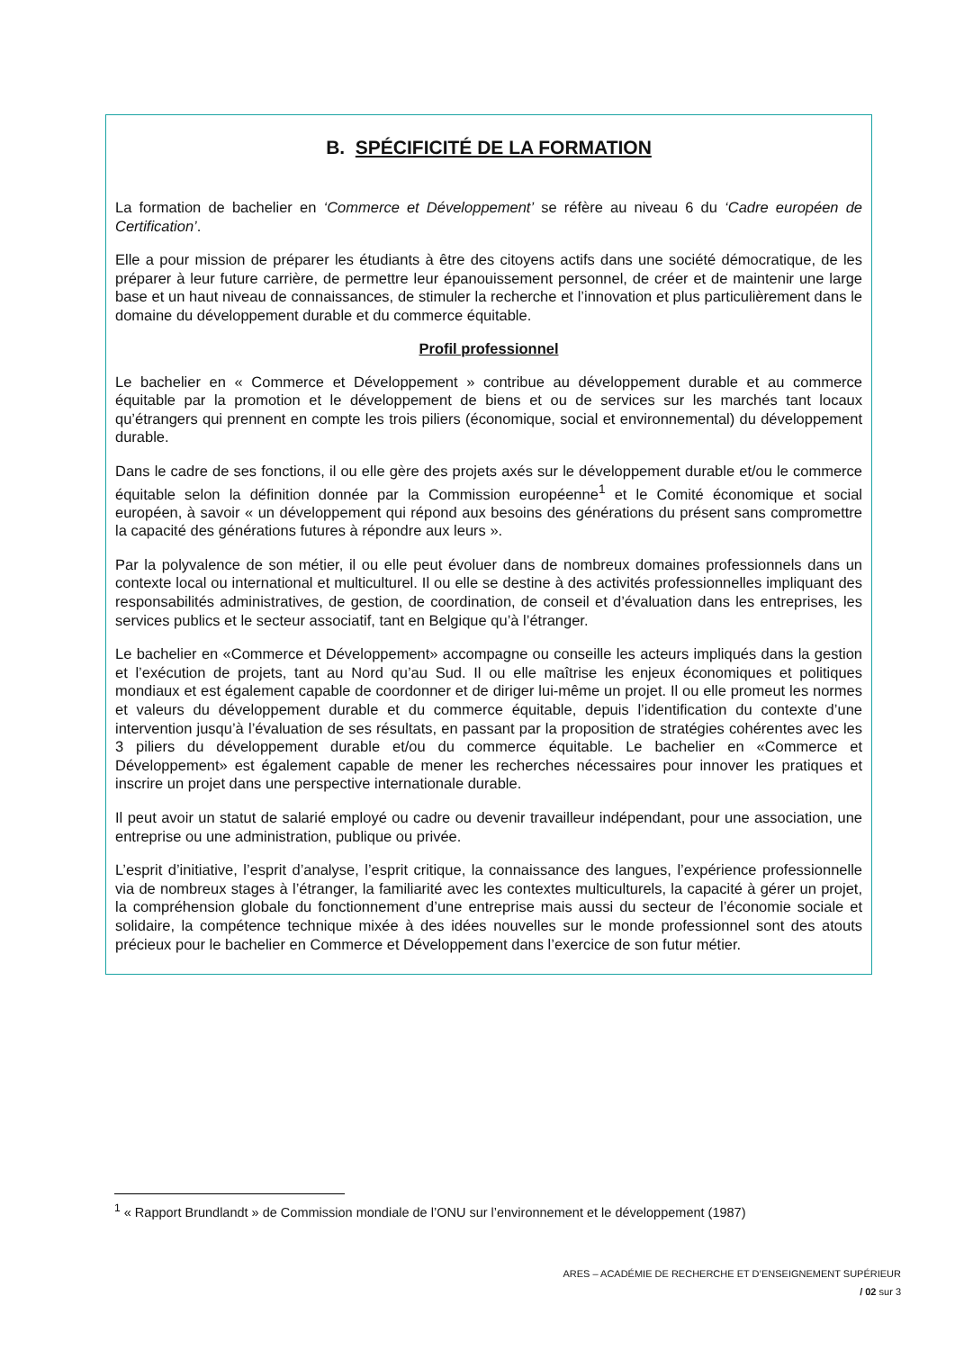B. SPÉCIFICITÉ DE LA FORMATION
La formation de bachelier en ‘Commerce et Développement’ se réfère au niveau 6 du ‘Cadre européen de Certification’.
Elle a pour mission de préparer les étudiants à être des citoyens actifs dans une société démocratique, de les préparer à leur future carrière, de permettre leur épanouissement personnel, de créer et de maintenir une large base et un haut niveau de connaissances, de stimuler la recherche et l’innovation et plus particulièrement dans le domaine du développement durable et du commerce équitable.
Profil professionnel
Le bachelier en « Commerce et Développement » contribue au développement durable et au commerce équitable par la promotion et le développement de biens et ou de services sur les marchés tant locaux qu’étrangers qui prennent en compte les trois piliers (économique, social et environnemental) du développement durable.
Dans le cadre de ses fonctions, il ou elle gère des projets axés sur le développement durable et/ou le commerce équitable selon la définition donnée par la Commission européenne<sup>1</sup> et le Comité économique et social européen, à savoir « un développement qui répond aux besoins des générations du présent sans compromettre la capacité des générations futures à répondre aux leurs ».
Par la polyvalence de son métier, il ou elle peut évoluer dans de nombreux domaines professionnels dans un contexte local ou international et multiculturel. Il ou elle se destine à des activités professionnelles impliquant des responsabilités administratives, de gestion, de coordination, de conseil et d’évaluation dans les entreprises, les services publics et le secteur associatif, tant en Belgique qu’à l’étranger.
Le bachelier en «Commerce et Développement» accompagne ou conseille les acteurs impliqués dans la gestion et l’exécution de projets, tant au Nord qu’au Sud. Il ou elle maîtrise les enjeux économiques et politiques mondiaux et est également capable de coordonner et de diriger lui-même un projet. Il ou elle promeut les normes et valeurs du développement durable et du commerce équitable, depuis l’identification du contexte d’une intervention jusqu’à l’évaluation de ses résultats, en passant par la proposition de stratégies cohérentes avec les 3 piliers du développement durable et/ou du commerce équitable. Le bachelier en «Commerce et Développement» est également capable de mener les recherches nécessaires pour innover les pratiques et inscrire un projet dans une perspective internationale durable.
Il peut avoir un statut de salarié employé ou cadre ou devenir travailleur indépendant, pour une association, une entreprise ou une administration, publique ou privée.
L’esprit d’initiative, l’esprit d’analyse, l’esprit critique, la connaissance des langues, l’expérience professionnelle via de nombreux stages à l’étranger, la familiarité avec les contextes multiculturels, la capacité à gérer un projet, la compréhension globale du fonctionnement d’une entreprise mais aussi du secteur de l’économie sociale et solidaire, la compétence technique mixée à des idées nouvelles sur le monde professionnel sont des atouts précieux pour le bachelier en Commerce et Développement dans l’exercice de son futur métier.
<sup>1</sup> « Rapport Brundlandt » de Commission mondiale de l’ONU sur l’environnement et le développement (1987)
ARES – ACADÉMIE DE RECHERCHE ET D’ENSEIGNEMENT SUPÉRIEUR
/ 02 sur 3